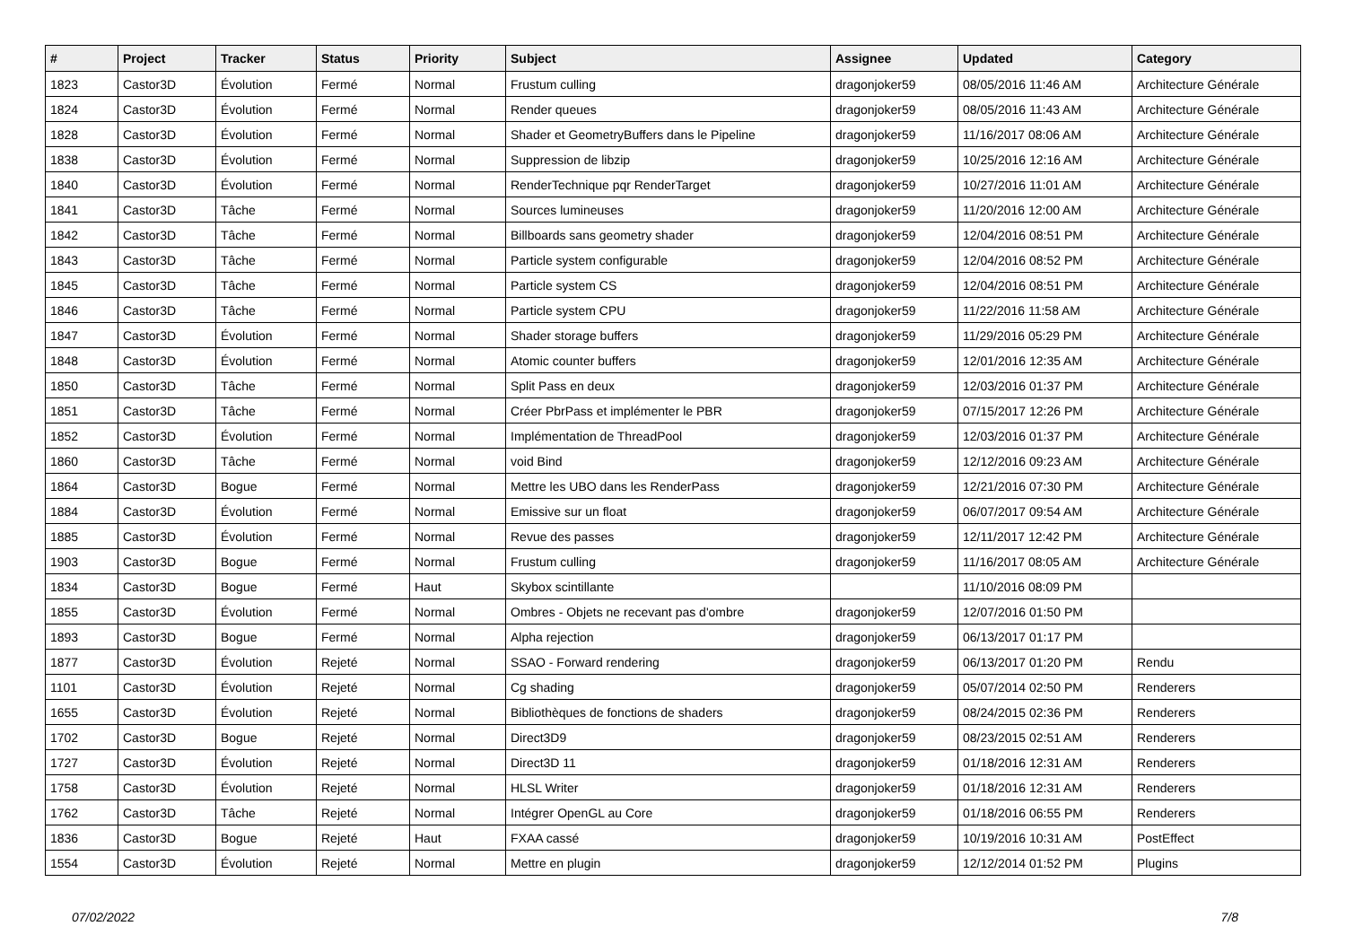| # | Project | Tracker | Status | Priority | Subject | Assignee | Updated | Category |
| --- | --- | --- | --- | --- | --- | --- | --- | --- |
| 1823 | Castor3D | Évolution | Fermé | Normal | Frustum culling | dragonjoker59 | 08/05/2016 11:46 AM | Architecture Générale |
| 1824 | Castor3D | Évolution | Fermé | Normal | Render queues | dragonjoker59 | 08/05/2016 11:43 AM | Architecture Générale |
| 1828 | Castor3D | Évolution | Fermé | Normal | Shader et GeometryBuffers dans le Pipeline | dragonjoker59 | 11/16/2017 08:06 AM | Architecture Générale |
| 1838 | Castor3D | Évolution | Fermé | Normal | Suppression de libzip | dragonjoker59 | 10/25/2016 12:16 AM | Architecture Générale |
| 1840 | Castor3D | Évolution | Fermé | Normal | RenderTechnique pqr RenderTarget | dragonjoker59 | 10/27/2016 11:01 AM | Architecture Générale |
| 1841 | Castor3D | Tâche | Fermé | Normal | Sources lumineuses | dragonjoker59 | 11/20/2016 12:00 AM | Architecture Générale |
| 1842 | Castor3D | Tâche | Fermé | Normal | Billboards sans geometry shader | dragonjoker59 | 12/04/2016 08:51 PM | Architecture Générale |
| 1843 | Castor3D | Tâche | Fermé | Normal | Particle system configurable | dragonjoker59 | 12/04/2016 08:52 PM | Architecture Générale |
| 1845 | Castor3D | Tâche | Fermé | Normal | Particle system CS | dragonjoker59 | 12/04/2016 08:51 PM | Architecture Générale |
| 1846 | Castor3D | Tâche | Fermé | Normal | Particle system CPU | dragonjoker59 | 11/22/2016 11:58 AM | Architecture Générale |
| 1847 | Castor3D | Évolution | Fermé | Normal | Shader storage buffers | dragonjoker59 | 11/29/2016 05:29 PM | Architecture Générale |
| 1848 | Castor3D | Évolution | Fermé | Normal | Atomic counter buffers | dragonjoker59 | 12/01/2016 12:35 AM | Architecture Générale |
| 1850 | Castor3D | Tâche | Fermé | Normal | Split Pass en deux | dragonjoker59 | 12/03/2016 01:37 PM | Architecture Générale |
| 1851 | Castor3D | Tâche | Fermé | Normal | Créer PbrPass et implémenter le PBR | dragonjoker59 | 07/15/2017 12:26 PM | Architecture Générale |
| 1852 | Castor3D | Évolution | Fermé | Normal | Implémentation de ThreadPool | dragonjoker59 | 12/03/2016 01:37 PM | Architecture Générale |
| 1860 | Castor3D | Tâche | Fermé | Normal | void Bind | dragonjoker59 | 12/12/2016 09:23 AM | Architecture Générale |
| 1864 | Castor3D | Bogue | Fermé | Normal | Mettre les UBO dans les RenderPass | dragonjoker59 | 12/21/2016 07:30 PM | Architecture Générale |
| 1884 | Castor3D | Évolution | Fermé | Normal | Emissive sur un float | dragonjoker59 | 06/07/2017 09:54 AM | Architecture Générale |
| 1885 | Castor3D | Évolution | Fermé | Normal | Revue des passes | dragonjoker59 | 12/11/2017 12:42 PM | Architecture Générale |
| 1903 | Castor3D | Bogue | Fermé | Normal | Frustum culling | dragonjoker59 | 11/16/2017 08:05 AM | Architecture Générale |
| 1834 | Castor3D | Bogue | Fermé | Haut | Skybox scintillante | | 11/10/2016 08:09 PM | |
| 1855 | Castor3D | Évolution | Fermé | Normal | Ombres - Objets ne recevant pas d'ombre | dragonjoker59 | 12/07/2016 01:50 PM | |
| 1893 | Castor3D | Bogue | Fermé | Normal | Alpha rejection | dragonjoker59 | 06/13/2017 01:17 PM | |
| 1877 | Castor3D | Évolution | Rejeté | Normal | SSAO - Forward rendering | dragonjoker59 | 06/13/2017 01:20 PM | Rendu |
| 1101 | Castor3D | Évolution | Rejeté | Normal | Cg shading | dragonjoker59 | 05/07/2014 02:50 PM | Renderers |
| 1655 | Castor3D | Évolution | Rejeté | Normal | Bibliothèques de fonctions de shaders | dragonjoker59 | 08/24/2015 02:36 PM | Renderers |
| 1702 | Castor3D | Bogue | Rejeté | Normal | Direct3D9 | dragonjoker59 | 08/23/2015 02:51 AM | Renderers |
| 1727 | Castor3D | Évolution | Rejeté | Normal | Direct3D 11 | dragonjoker59 | 01/18/2016 12:31 AM | Renderers |
| 1758 | Castor3D | Évolution | Rejeté | Normal | HLSL Writer | dragonjoker59 | 01/18/2016 12:31 AM | Renderers |
| 1762 | Castor3D | Tâche | Rejeté | Normal | Intégrer OpenGL au Core | dragonjoker59 | 01/18/2016 06:55 PM | Renderers |
| 1836 | Castor3D | Bogue | Rejeté | Haut | FXAA cassé | dragonjoker59 | 10/19/2016 10:31 AM | PostEffect |
| 1554 | Castor3D | Évolution | Rejeté | Normal | Mettre en plugin | dragonjoker59 | 12/12/2014 01:52 PM | Plugins |
07/02/2022 7/8